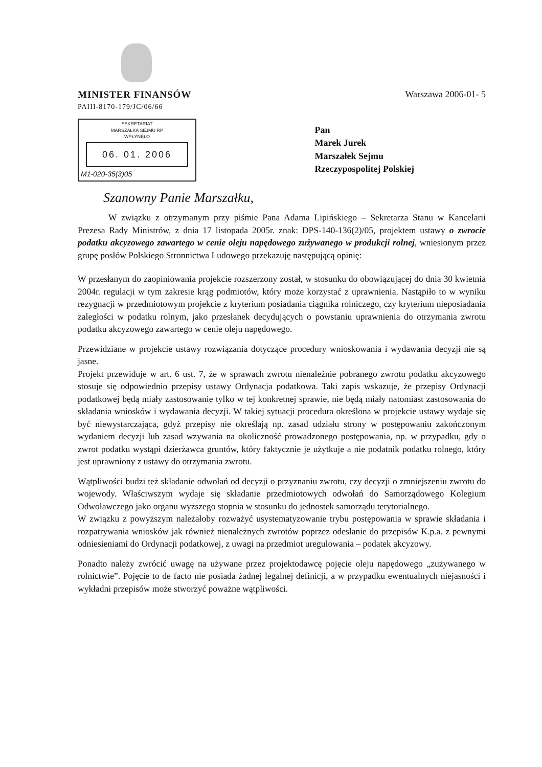MINISTER FINANSÓW
PAIII-8170-179/JC/06/66
Warszawa 2006-01- 5
SEKRETARIAT
MARSZAŁKA SEJMU RP
WPŁYNĘŁO
06. 01. 2006
M1-020-35(3)05
Pan
Marek Jurek
Marszałek Sejmu
Rzeczypospolitej Polskiej
Szanowny Panie Marszałku,
W związku z otrzymanym przy piśmie Pana Adama Lipińskiego – Sekretarza Stanu w Kancelarii Prezesa Rady Ministrów, z dnia 17 listopada 2005r. znak: DPS-140-136(2)/05, projektem ustawy o zwrocie podatku akcyzowego zawartego w cenie oleju napędowego zużywanego w produkcji rolnej, wniesionym przez grupę posłów Polskiego Stronnictwa Ludowego przekazuję następującą opinię:
W przesłanym do zaopiniowania projekcie rozszerzony został, w stosunku do obowiązującej do dnia 30 kwietnia 2004r. regulacji w tym zakresie krąg podmiotów, który może korzystać z uprawnienia. Nastąpiło to w wyniku rezygnacji w przedmiotowym projekcie z kryterium posiadania ciągnika rolniczego, czy kryterium nieposiadania zaległości w podatku rolnym, jako przesłanek decydujących o powstaniu uprawnienia do otrzymania zwrotu podatku akcyzowego zawartego w cenie oleju napędowego.
Przewidziane w projekcie ustawy rozwiązania dotyczące procedury wnioskowania i wydawania decyzji nie są jasne.
Projekt przewiduje w art. 6 ust. 7, że w sprawach zwrotu nienależnie pobranego zwrotu podatku akcyzowego stosuje się odpowiednio przepisy ustawy Ordynacja podatkowa. Taki zapis wskazuje, że przepisy Ordynacji podatkowej będą miały zastosowanie tylko w tej konkretnej sprawie, nie będą miały natomiast zastosowania do składania wniosków i wydawania decyzji. W takiej sytuacji procedura określona w projekcie ustawy wydaje się być niewystarczająca, gdyż przepisy nie określają np. zasad udziału strony w postępowaniu zakończonym wydaniem decyzji lub zasad wzywania na okoliczność prowadzonego postępowania, np. w przypadku, gdy o zwrot podatku wystąpi dzierżawca gruntów, który faktycznie je użytkuje a nie podatnik podatku rolnego, który jest uprawniony z ustawy do otrzymania zwrotu.
Wątpliwości budzi też składanie odwołań od decyzji o przyznaniu zwrotu, czy decyzji o zmniejszeniu zwrotu do wojewody. Właściwszym wydaje się składanie przedmiotowych odwołań do Samorządowego Kolegium Odwoławczego jako organu wyższego stopnia w stosunku do jednostek samorządu terytorialnego.
W związku z powyższym należałoby rozważyć usystematyzowanie trybu postępowania w sprawie składania i rozpatrywania wniosków jak również nienależnych zwrotów poprzez odesłanie do przepisów K.p.a. z pewnymi odniesieniami do Ordynacji podatkowej, z uwagi na przedmiot uregulowania – podatek akcyzowy.
Ponadto należy zwrócić uwagę na używane przez projektodawcę pojęcie oleju napędowego „zużywanego w rolnictwie”. Pojęcie to de facto nie posiada żadnej legalnej definicji, a w przypadku ewentualnych niejasności i wykładni przepisów może stworzyć poważne wątpliwości.